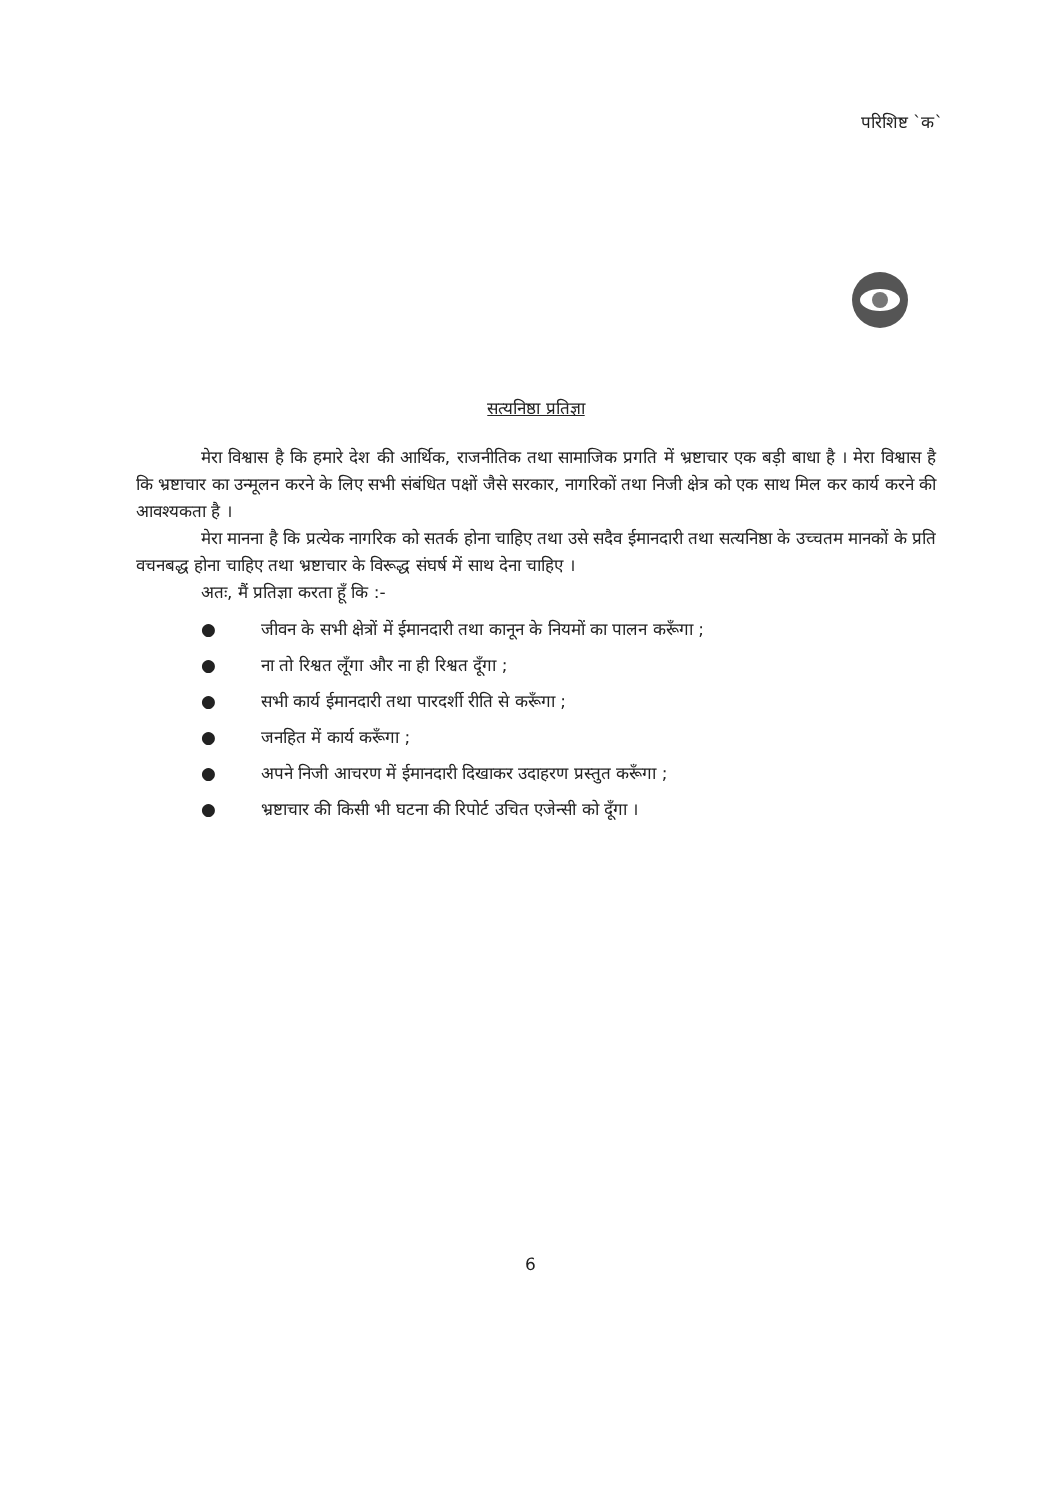परिशिष्ट `क`
सत्यनिष्ठा प्रतिज्ञा
मेरा विश्वास है कि हमारे देश की आर्थिक, राजनीतिक तथा सामाजिक प्रगति में भ्रष्टाचार एक बड़ी बाधा है । मेरा विश्वास है कि भ्रष्टाचार का उन्मूलन करने के लिए सभी संबंधित पक्षों जैसे सरकार, नागरिकों तथा निजी क्षेत्र को एक साथ मिल कर कार्य करने की आवश्यकता है ।
मेरा मानना है कि प्रत्येक नागरिक को सतर्क होना चाहिए तथा उसे सदैव ईमानदारी तथा सत्यनिष्ठा के उच्चतम मानकों के प्रति वचनबद्ध होना चाहिए तथा भ्रष्टाचार के विरूद्ध संघर्ष में साथ देना चाहिए ।
अतः, मैं प्रतिज्ञा करता हूँ कि :-
● जीवन के सभी क्षेत्रों में ईमानदारी तथा कानून के नियमों का पालन करूँगा ;
● ना तो रिश्वत लूँगा और ना ही रिश्वत दूँगा ;
● सभी कार्य ईमानदारी तथा पारदर्शी रीति से करूँगा ;
● जनहित में कार्य करूँगा ;
● अपने निजी आचरण में ईमानदारी दिखाकर उदाहरण प्रस्तुत करूँगा ;
● भ्रष्टाचार की किसी भी घटना की रिपोर्ट उचित एजेन्सी को दूँगा ।
6